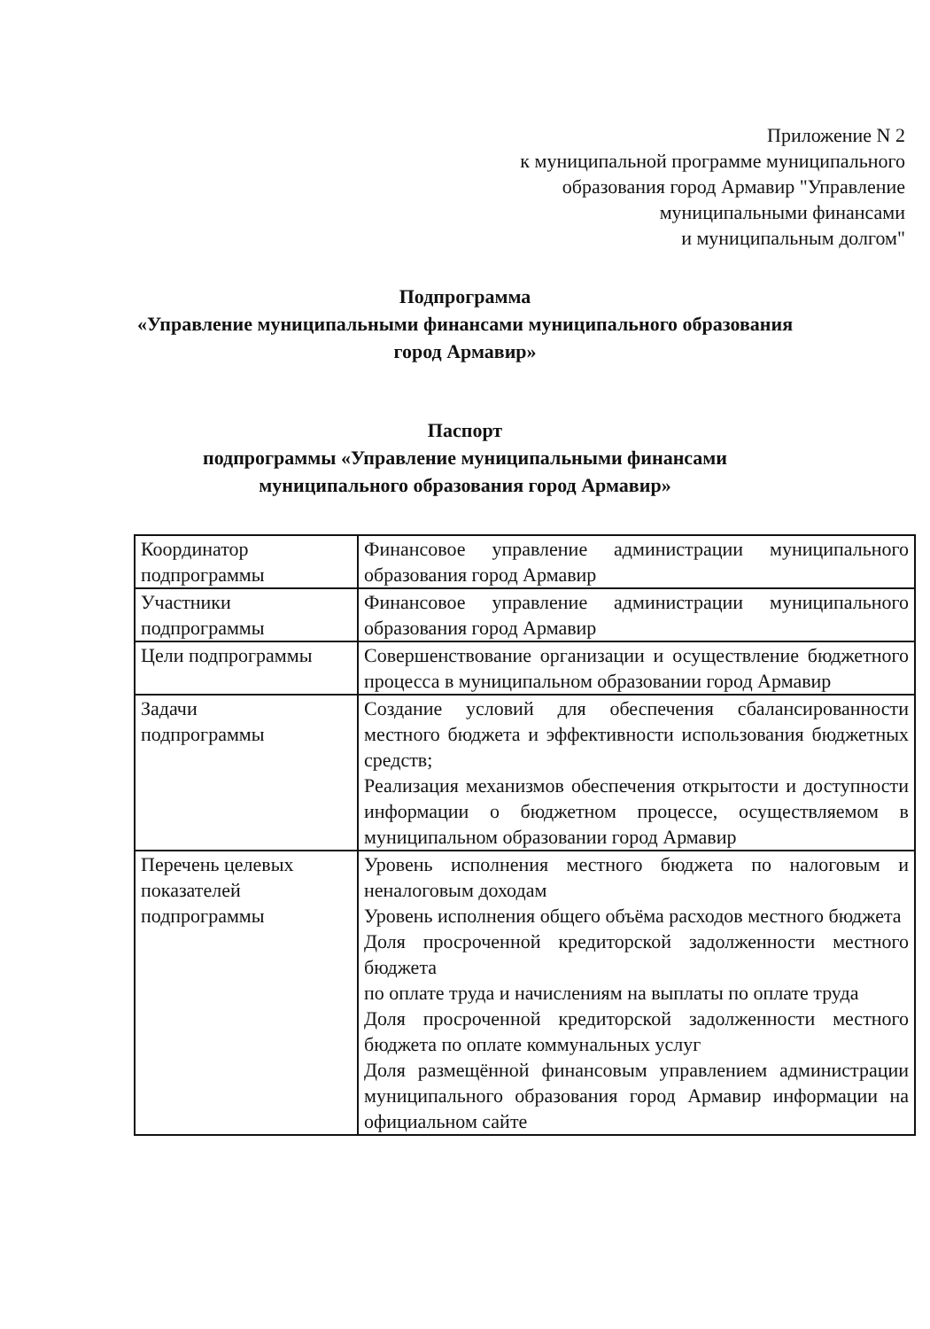Приложение N 2
к муниципальной программе муниципального
образования город Армавир "Управление
муниципальными финансами
и муниципальным долгом"
Подпрограмма
«Управление муниципальными финансами муниципального образования
город Армавир»
Паспорт
подпрограммы «Управление муниципальными финансами
муниципального образования город Армавир»
| Координатор подпрограммы | Финансовое управление администрации муниципального образования город Армавир |
| Участники подпрограммы | Финансовое управление администрации муниципального образования город Армавир |
| Цели подпрограммы | Совершенствование организации и осуществление бюджетного процесса в муниципальном образовании город Армавир |
| Задачи подпрограммы | Создание условий для обеспечения сбалансированности местного бюджета и эффективности использования бюджетных средств; Реализация механизмов обеспечения открытости и доступности информации о бюджетном процессе, осуществляемом в муниципальном образовании город Армавир |
| Перечень целевых показателей подпрограммы | Уровень исполнения местного бюджета по налоговым и неналоговым доходам Уровень исполнения общего объёма расходов местного бюджета Доля просроченной кредиторской задолженности местного бюджета по оплате труда и начислениям на выплаты по оплате труда Доля просроченной кредиторской задолженности местного бюджета по оплате коммунальных услуг Доля размещённой финансовым управлением администрации муниципального образования город Армавир информации на официальном сайте |